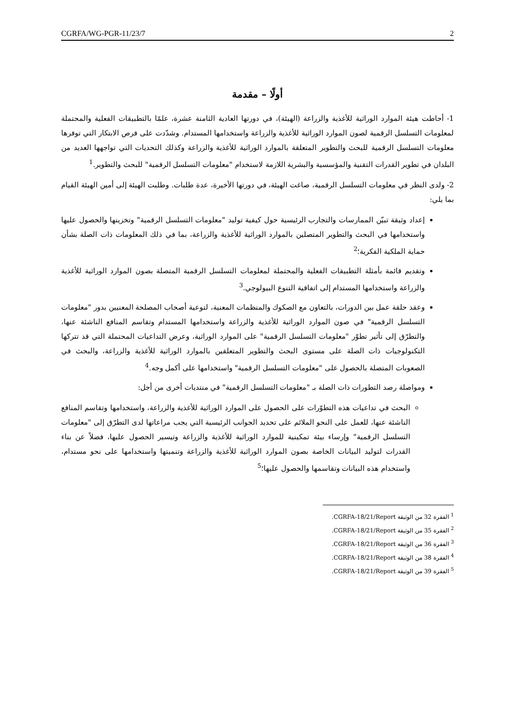CGRFA/WG-PGR-11/23/7 2
أولًا – مقدمة
1- أحاطت هيئة الموارد الوراثية للأغذية والزراعة (الهيئة)، في دورتها العادية الثامنة عشرة، علمًا بالتطبيقات الفعلية والمحتملة لمعلومات التسلسل الرقمية لصون الموارد الوراثية للأغذية والزراعة واستخدامها المستدام. وشدّدت على فرص الابتكار التي توفرها معلومات التسلسل الرقمية للبحث والتطوير المتعلقة بالموارد الوراثية للأغذية والزراعة وكذلك التحديات التي تواجهها العديد من البلدان في تطوير القدرات التقنية والمؤسسية والبشرية اللازمة لاستخدام "معلومات التسلسل الرقمية" للبحث والتطوير.<sup>1</sup>
2- ولدى النظر في معلومات التسلسل الرقمية، صاغت الهيئة، في دورتها الأخيرة، عدة طلبات. وطلبت الهيئة إلى أمين الهيئة القيام بما يلي:
إعداد وثيقة تبيّن الممارسات والتجارب الرئيسية حول كيفية توليد "معلومات التسلسل الرقمية" وتخزينها والحصول عليها واستخدامها في البحث والتطوير المتصلين بالموارد الوراثية للأغذية والزراعة، بما في ذلك المعلومات ذات الصلة بشأن حماية الملكية الفكرية؛<sup>2</sup>
وتقديم قائمة بأمثلة التطبيقات الفعلية والمحتملة لمعلومات التسلسل الرقمية المتصلة بصون الموارد الوراثية للأغذية والزراعة واستخدامها المستدام إلى اتفاقية التنوع البيولوجي.<sup>3</sup>
وعقد حلقة عمل بين الدورات، بالتعاون مع الصكوك والمنظمات المعنية، لتوعية أصحاب المصلحة المعنيين بدور "معلومات التسلسل الرقمية" في صون الموارد الوراثية للأغذية والزراعة واستخدامها المستدام وتقاسم المنافع الناشئة عنها، والتطرّق إلى تأثير تطوّر "معلومات التسلسل الرقمية" على الموارد الوراثية، وعرض التداعيات المحتملة التي قد تتركها التكنولوجيات ذات الصلة على مستوى البحث والتطوير المتعلقين بالموارد الوراثية للأغذية والزراعة، والبحث في الصعوبات المتصلة بالحصول على "معلومات التسلسل الرقمية" واستخدامها على أكمل وجه.<sup>4</sup>
ومواصلة رصد التطورات ذات الصلة بـ "معلومات التسلسل الرقمية" في منتديات أخرى من أجل:
البحث في تداعيات هذه التطوّرات على الحصول على الموارد الوراثية للأغذية والزراعة، واستخدامها وتقاسم المنافع الناشئة عنها، للعمل على النحو الملائم على تحديد الجوانب الرئيسية التي يجب مراعاتها لدى التطرّق إلى "معلومات التسلسل الرقمية" وإرساء بيئة تمكينية للموارد الوراثية للأغذية والزراعة وتيسير الحصول عليها، فضلاً عن بناء القدرات لتوليد البيانات الخاصة بصون الموارد الوراثية للأغذية والزراعة وتنميتها واستخدامها على نحو مستدام، واستخدام هذه البيانات وتقاسمها والحصول عليها؛<sup>5</sup>
<sup>1</sup> الفقرة 32 من الوثيقة CGRFA-18/21/Report.
<sup>2</sup> الفقرة 35 من الوثيقة CGRFA-18/21/Report.
<sup>3</sup> الفقرة 36 من الوثيقة CGRFA-18/21/Report.
<sup>4</sup> الفقرة 38 من الوثيقة CGRFA-18/21/Report.
<sup>5</sup> الفقرة 39 من الوثيقة CGRFA-18/21/Report.